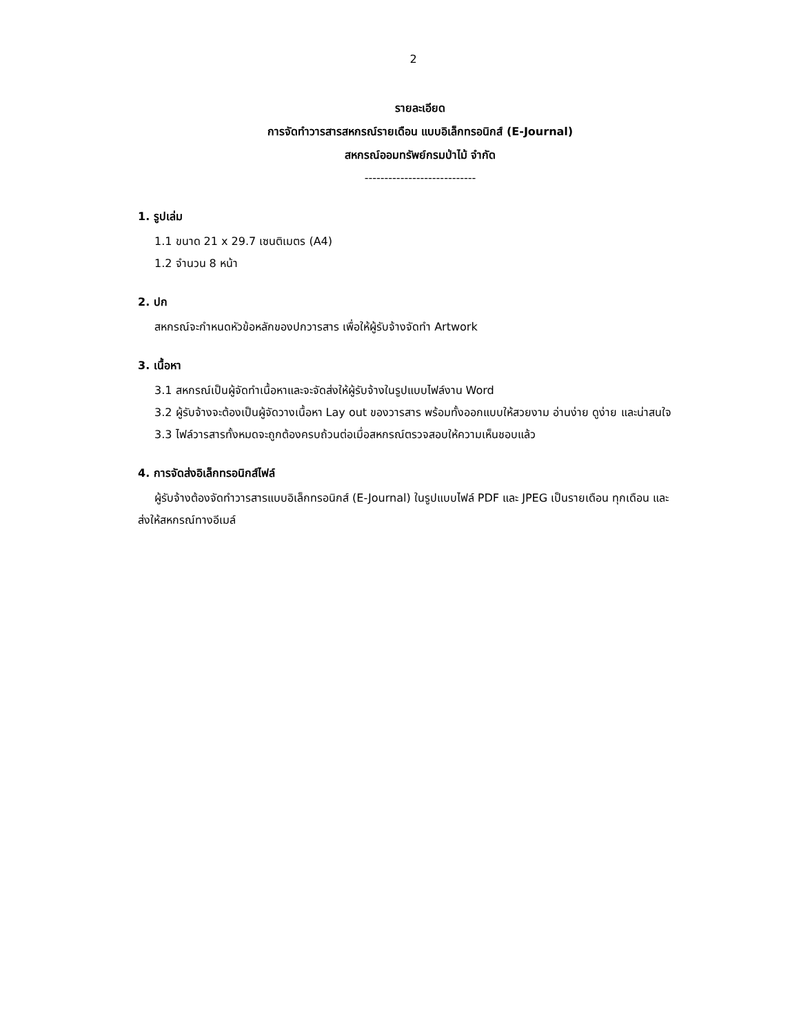2
รายละเอียด
การจัดทำวารสารสหกรณ์รายเดือน แบบอิเล็กทรอนิกส์ (E-Journal)
สหกรณ์ออมทรัพย์กรมป่าไม้ จำกัด
----------------------------
1. รูปเล่ม
1.1 ขนาด 21 x 29.7 เซนติเมตร (A4)
1.2 จำนวน 8 หน้า
2. ปก
สหกรณ์จะกำหนดหัวข้อหลักของปกวารสาร เพื่อให้ผู้รับจ้างจัดทำ Artwork
3. เนื้อหา
3.1 สหกรณ์เป็นผู้จัดทำเนื้อหาและจะจัดส่งให้ผู้รับจ้างในรูปแบบไฟล์งาน Word
3.2 ผู้รับจ้างจะต้องเป็นผู้จัดวางเนื้อหา Lay out ของวารสาร พร้อมทั้งออกแบบให้สวยงาม อ่านง่าย ดูง่าย และน่าสนใจ
3.3 ไฟล์วารสารทั้งหมดจะถูกต้องครบถ้วนต่อเมื่อสหกรณ์ตรวจสอบให้ความเห็นชอบแล้ว
4. การจัดส่งอิเล็กทรอนิกส์ไฟล์
ผู้รับจ้างต้องจัดทำวารสารแบบอิเล็กทรอนิกส์ (E-Journal) ในรูปแบบไฟล์ PDF และ JPEG เป็นรายเดือน ทุกเดือน และส่งให้สหกรณ์ทางอีเมล์